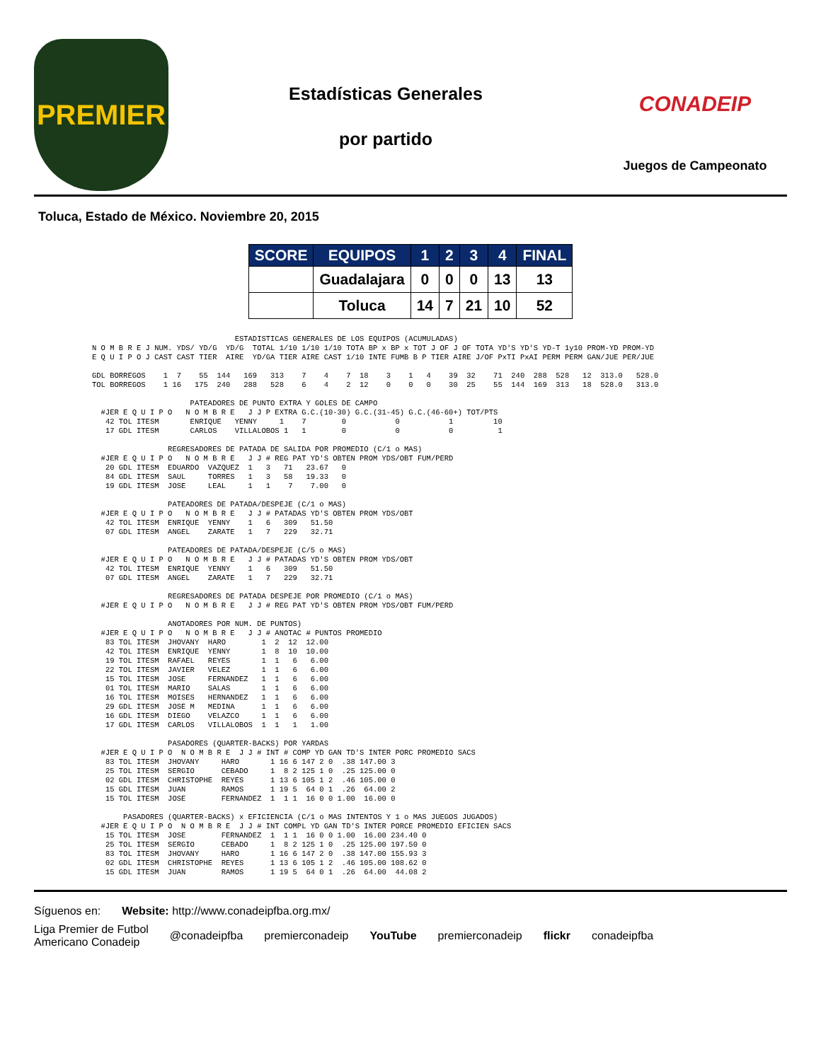PREMIER
Estadísticas Generales
por partido
CONADEIP
Juegos de Campeonato
Toluca, Estado de México. Noviembre 20, 2015
| SCORE | EQUIPOS | 1 | 2 | 3 | 4 | FINAL |
| --- | --- | --- | --- | --- | --- | --- |
| | Guadalajara | 0 | 0 | 0 | 13 | 13 |
| | Toluca | 14 | 7 | 21 | 10 | 52 |
                                ESTADISTICAS GENERALES DE LOS EQUIPOS (ACUMULADAS)
N O M B R E J NUM. YDS/ YD/G  YD/G  TOTAL 1/10 1/10 1/10 TOTA BP x BP x TOT J OF J OF TOTA YD'S YD'S YD-T 1y10 PROM-YD PROM-YD
E Q U I P O J CAST CAST TIER  AIRE  YD/GA TIER AIRE CAST 1/10 INTE FUMB B P TIER AIRE J/OF PxTI PxAI PERM PERM GAN/JUE PER/JUE

GDL BORREGOS    1  7    55  144   169   313    7    4    7  18    3    1   4    39  32    71  240  288  528   12  313.0   528.0
TOL BORREGOS    1 16   175  240   288   528    6    4    2  12    0    0   0    30  25    55  144  169  313   18  528.0   313.0

                      PATEADORES DE PUNTO EXTRA Y GOLES DE CAMPO
  #JER E Q U I P O   N O M B R E   J J P EXTRA G.C.(10-30) G.C.(31-45) G.C.(46-60+) TOT/PTS
   42 TOL ITESM       ENRIQUE   YENNY     1    7        0           0           1         10
   17 GDL ITESM       CARLOS    VILLALOBOS 1   1        0           0           0          1

                 REGRESADORES DE PATADA DE SALIDA POR PROMEDIO (C/1 o MAS)
  #JER E Q U I P O   N O M B R E   J J # REG PAT YD'S OBTEN PROM YDS/OBT FUM/PERD
   20 GDL ITESM  EDUARDO  VAZQUEZ  1   3   71   23.67   0
   84 GDL ITESM  SAUL     TORRES   1   3   58   19.33   0
   19 GDL ITESM  JOSE     LEAL     1   1    7    7.00   0

                 PATEADORES DE PATADA/DESPEJE (C/1 o MAS)
  #JER E Q U I P O   N O M B R E   J J # PATADAS YD'S OBTEN PROM YDS/OBT
   42 TOL ITESM  ENRIQUE  YENNY    1   6   309   51.50
   07 GDL ITESM  ANGEL    ZARATE   1   7   229   32.71

                 PATEADORES DE PATADA/DESPEJE (C/5 o MAS)
  #JER E Q U I P O   N O M B R E   J J # PATADAS YD'S OBTEN PROM YDS/OBT
   42 TOL ITESM  ENRIQUE  YENNY    1   6   309   51.50
   07 GDL ITESM  ANGEL    ZARATE   1   7   229   32.71

                 REGRESADORES DE PATADA DESPEJE POR PROMEDIO (C/1 o MAS)
  #JER E Q U I P O   N O M B R E   J J # REG PAT YD'S OBTEN PROM YDS/OBT FUM/PERD

                 ANOTADORES POR NUM. DE PUNTOS)
  #JER E Q U I P O   N O M B R E   J J # ANOTAC # PUNTOS PROMEDIO
   83 TOL ITESM  JHOVANY  HARO        1  2  12  12.00
   42 TOL ITESM  ENRIQUE  YENNY       1  8  10  10.00
   19 TOL ITESM  RAFAEL   REYES       1  1   6   6.00
   22 TOL ITESM  JAVIER   VELEZ       1  1   6   6.00
   15 TOL ITESM  JOSE     FERNANDEZ   1  1   6   6.00
   01 TOL ITESM  MARIO    SALAS       1  1   6   6.00
   16 TOL ITESM  MOISES   HERNANDEZ   1  1   6   6.00
   29 GDL ITESM  JOSE M   MEDINA      1  1   6   6.00
   16 GDL ITESM  DIEGO    VELAZCO     1  1   6   6.00
   17 GDL ITESM  CARLOS   VILLALOBOS  1  1   1   1.00

                 PASADORES (QUARTER-BACKS) POR YARDAS
  #JER E Q U I P O  N O M B R E  J J # INT # COMP YD GAN TD'S INTER PORC PROMEDIO SACS
   83 TOL ITESM  JHOVANY     HARO       1 16 6 147 2 0  .38 147.00 3
   25 TOL ITESM  SERGIO      CEBADO     1  8 2 125 1 0  .25 125.00 0
   02 GDL ITESM  CHRISTOPHE  REYES      1 13 6 105 1 2  .46 105.00 0
   15 GDL ITESM  JUAN        RAMOS      1 19 5  64 0 1  .26  64.00 2
   15 TOL ITESM  JOSE        FERNANDEZ  1  1 1  16 0 0 1.00  16.00 0

       PASADORES (QUARTER-BACKS) x EFICIENCIA (C/1 o MAS INTENTOS Y 1 o MAS JUEGOS JUGADOS)
  #JER E Q U I P O  N O M B R E  J J # INT COMPL YD GAN TD'S INTER PORCE PROMEDIO EFICIEN SACS
   15 TOL ITESM  JOSE        FERNANDEZ  1  1 1  16 0 0 1.00  16.00 234.40 0
   25 TOL ITESM  SERGIO      CEBADO     1  8 2 125 1 0  .25 125.00 197.50 0
   83 TOL ITESM  JHOVANY     HARO       1 16 6 147 2 0  .38 147.00 155.93 3
   02 GDL ITESM  CHRISTOPHE  REYES      1 13 6 105 1 2  .46 105.00 108.62 0
   15 GDL ITESM  JUAN        RAMOS      1 19 5  64 0 1  .26  64.00  44.08 2
Síguenos en: Website: http://www.conadeipfba.org.mx/
Liga Premier de Futbol
Americano Conadeip @conadeipfba premierconadeip YouTube premierconadeip flickr conadeipfba